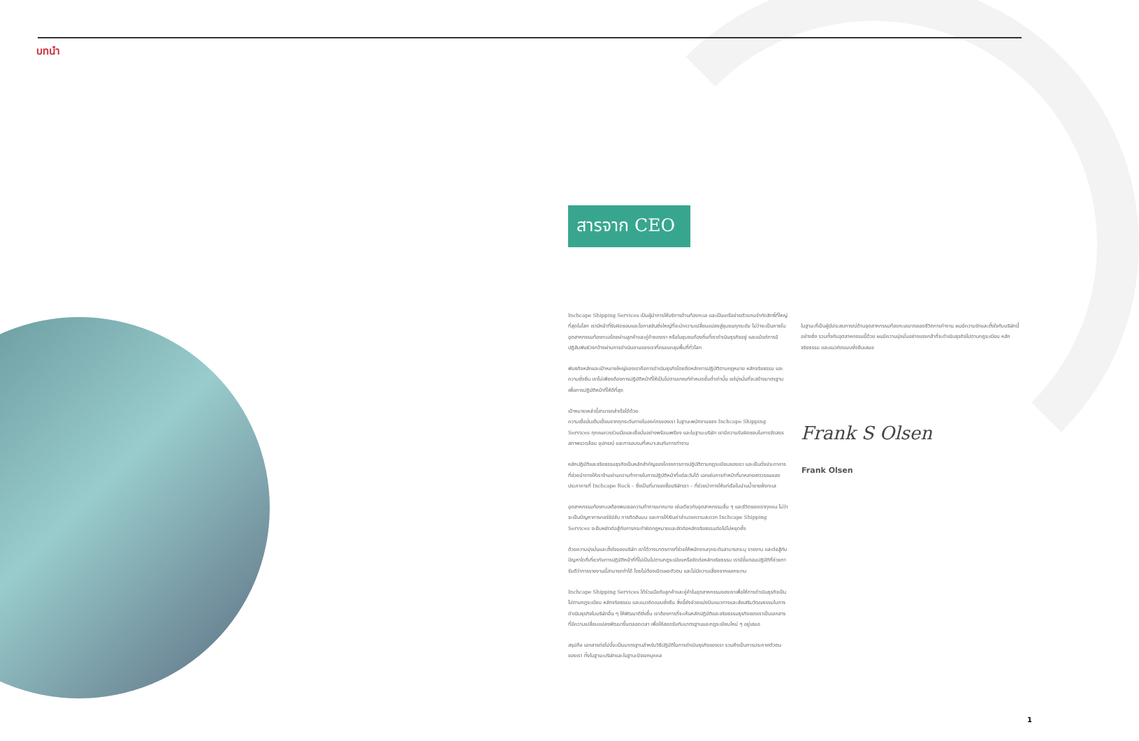บทนำ
สารจาก CEO
Inchcape Shipping Services เป็นผู้นำการให้บริการด้านท้องทะเล และเป็นเครือข่ายตัวแทนจำกัดสิทธิ์ที่ใหญ่ที่สุดในโลก เรามีหน้าที่รับผิดชอบและโอกาสอันยิ่งใหญ่ที่จะนำความเปลี่ยนแปลงสู่ชุมชนทุกระดับ ไม่ว่าจะเป็นภายในอุตสาหกรรมท้องทะเลโดยผ่านลูกค้าและคู่ค้าของเรา หรือในชุมชนท้องถิ่นที่เราดำเนินธุรกิจอยู่ และแม้แต่การมีปฏิสัมพันธ์วงกว้างผ่านการดำเนินงานของเราที่ครอบคลุมพื้นที่ทั่วโลก
พันธกิจหลักและเป้าหมายใหญ่ของเราคือการดำเนินธุรกิจโดยยึดหลักการปฏิบัติตามกฎหมาย หลักจริยธรรม และความยั่งยืน เราไม่เพียงต้องการปฏิบัติหน้าที่ให้เป็นไปตามเกณฑ์กำหนดขั้นต่ำเท่านั้น แต่มุ่งมั่นที่จะสร้างมาตรฐานเพื่อการปฏิบัติหน้าที่ให้ดีที่สุด
เป้าหมายเหล่านี้สามารถสำเร็จได้ด้วย
ความเชื่อมั่นเต็มเปี่ยมจากทุกระดับภายในองค์กรของเรา ในฐานะพนักงานของ Inchcape Shipping Services ทุกคนควรร่วมมือและเชื่อมั่นอย่างพร้อมเพรียง และในฐานะบริษัท เรามีความรับผิดชอบในการจัดสรรสภาพแวดล้อม อุปกรณ์ และการอบรมที่เหมาะสมกับการทำงาน
หลักปฏิบัติและจริยธรรมธุรกิจเป็นหลักสำคัญของโครงการการปฏิบัติตามกฎระเบียบของเรา และเป็นดั่งประภาคารที่ช่วยนำทางให้เราข้ามผ่านความท้าทายในการปฏิบัติหน้าที่แต่ละวันได้ เฉกเช่นการทำหน้าที่มาหลายศตวรรษของประภาคารที่ Inchcape Rock – ซึ่งเป็นที่มาของชื่อบริษัทเรา – ที่ช่วยนำทางให้แก่เรือในน่านน้ำชายฝั่งทะเล
อุตสาหกรรมท้องทะเลต้องพบเจอความท้าทายมากมาย เช่นเดียวกับอุตสาหกรรมอื่น ๆ และชีวิตของเราทุกคน ไม่ว่าจะเป็นปัญหาการคอร์รัปชัน การติดสินบน และการให้เงินค่าอำนวยความสะดวก Inchcape Shipping Services จะยืนหยัดต่อสู้กับการกระทำผิดกฎหมายและขัดต่อหลักจริยธรรมต่อไปไม่หยุดยั้ง
ด้วยความมุ่งมั่นและตั้งใจของบริษัท เราได้วางมาตรการที่ช่วยให้พนักงานทุกระดับสามารถระบุ รายงาน และต่อสู้กับปัญหาใดที่เกี่ยวกับการปฏิบัติหน้าที่ที่ไม่เป็นไปตามกฎระเบียบหรือขัดต่อหลักจริยธรรม เรามีขั้นตอนปฏิบัติที่ช่วยการันตีว่าการรายงานนี้สามารถทำได้ โดยไม่ต้องเปิดเผยตัวตน และไม่มีความเสี่ยงจากผลกระทบ
Inchcape Shipping Services ได้ร่วมมือกับลูกค้าและคู่ค้าในอุตสาหกรรมของเราเพื่อให้การดำเนินธุรกิจเป็นไปตามกฎระเบียบ หลักจริยธรรม และแนวคิดแบบยั่งยืน สิ่งนี้ยังช่วยแบ่งปันแนวทางและส่งเสริมวัฒนธรรมในการดำเนินธุรกิจในบริษัทอื่น ๆ ให้พัฒนาดียิ่งขึ้น เราต้องการที่จะเห็นหลักปฏิบัติและจริยธรรมธุรกิจของเราเป็นเอกสารที่มีความเปลี่ยนแปลงพัฒนาขึ้นตลอดเวลา เพื่อให้สอดรับกับมาตรฐานและกฎระเบียบใหม่ ๆ อยู่เสมอ
สรุปคือ เอกสารต่อไปนี้จะเป็นมาตรฐานสำหรับวิธีปฏิบัติในการดำเนินธุรกิจของเรา รวมถึงเป็นการประกาศตัวตนของเรา ทั้งในฐานะบริษัทและในฐานะปัจเจกบุคคล
ในฐานะที่เป็นผู้มีประสบการณ์ด้านอุตสาหกรรมท้องทะเลมาตลอดชีวิตการทำงาน ผมมีความรักและตั้งใจกับบริษัทนี้อย่างยิ่ง รวมทั้งกับอุตสาหกรรมนี้ด้วย ผมมีความมุ่งมั่นอย่างแรงกล้าที่จะดำเนินธุรกิจไปตามกฎระเบียบ หลักจริยธรรม และแนวคิดแบบยั่งยืนเสมอ
Frank S Olsen
Frank Olsen
1